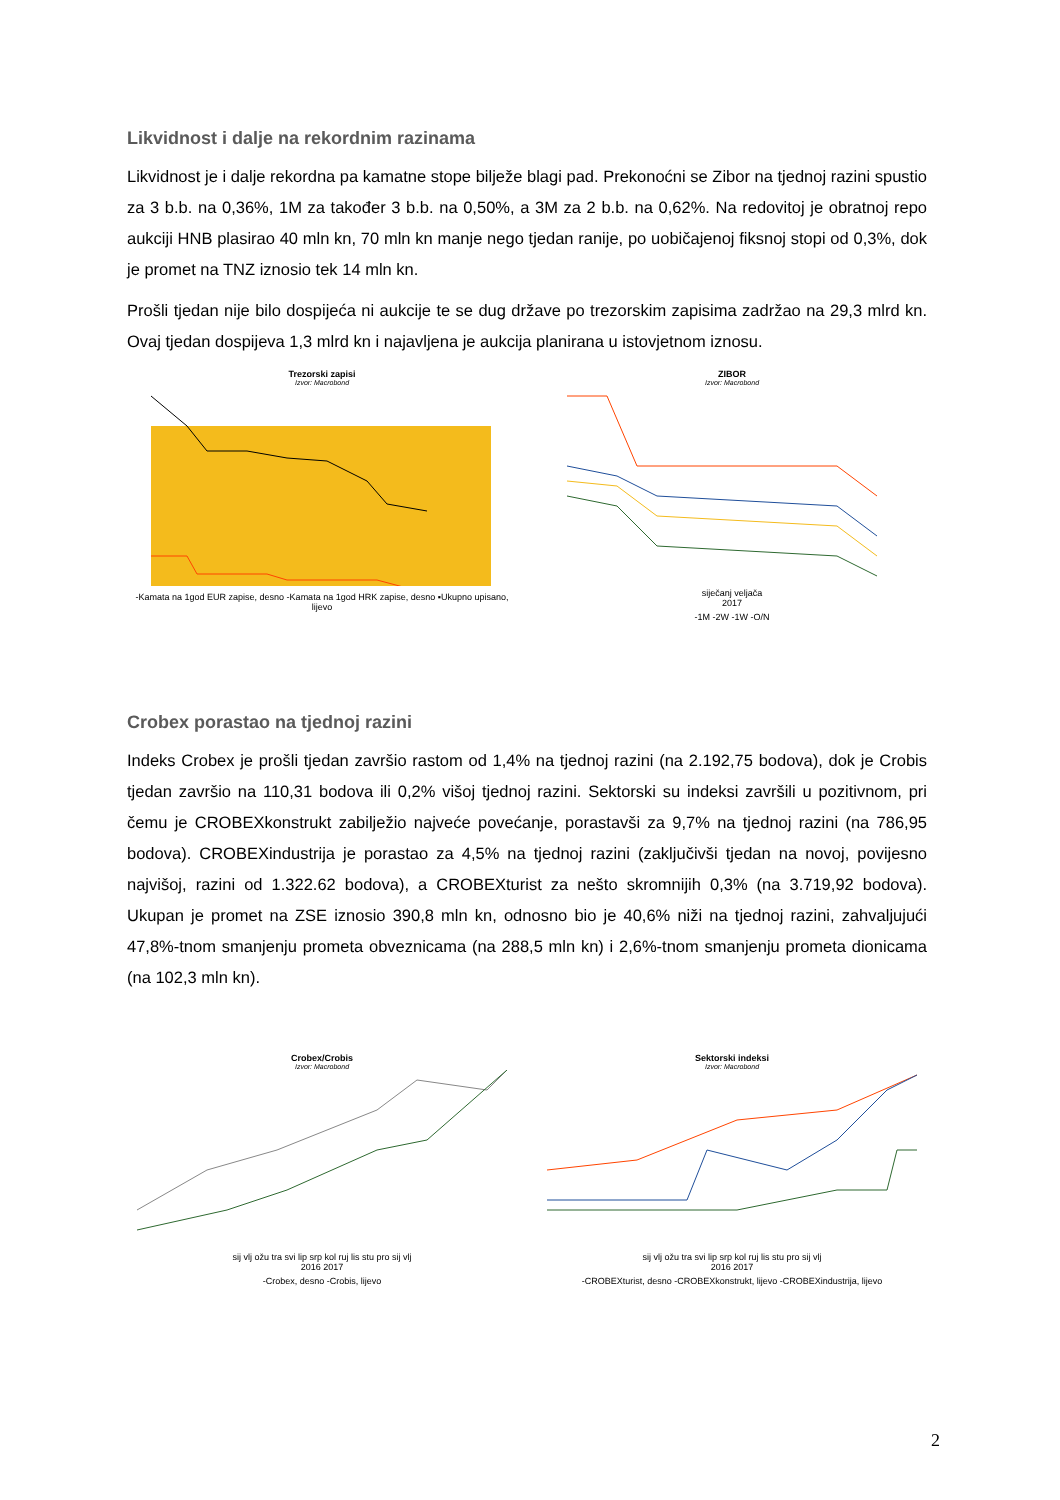Likvidnost i dalje na rekordnim razinama
Likvidnost je i dalje rekordna pa kamatne stope bilježe blagi pad. Prekonoćni se Zibor na tjednoj razini spustio za 3 b.b. na 0,36%, 1M za također 3 b.b. na 0,50%, a 3M za 2 b.b. na 0,62%. Na redovitoj je obratnoj repo aukciji HNB plasirao 40 mln kn, 70 mln kn manje nego tjedan ranije, po uobičajenoj fiksnoj stopi od 0,3%, dok je promet na TNZ iznosio tek 14 mln kn.
Prošli tjedan nije bilo dospijeća ni aukcije te se dug države po trezorskim zapisima zadržao na 29,3 mlrd kn. Ovaj tjedan dospijeva 1,3 mlrd kn i najavljena je aukcija planirana u istovjetnom iznosu.
Trezorski zapisi
Izvor: Macrobond
-Kamata na 1god EUR zapise, desno -Kamata na 1god HRK zapise, desno ▪Ukupno upisano, lijevo
ZIBOR
Izvor: Macrobond
siječanj veljača
2017
-1M -2W -1W -O/N
Crobex porastao na tjednoj razini
Indeks Crobex je prošli tjedan završio rastom od 1,4% na tjednoj razini (na 2.192,75 bodova), dok je Crobis tjedan završio na 110,31 bodova ili 0,2% višoj tjednoj razini. Sektorski su indeksi završili u pozitivnom, pri čemu je CROBEXkonstrukt zabilježio najveće povećanje, porastavši za 9,7% na tjednoj razini (na 786,95 bodova). CROBEXindustrija je porastao za 4,5% na tjednoj razini (zaključivši tjedan na novoj, povijesno najvišoj, razini od 1.322.62 bodova), a CROBEXturist za nešto skromnijih 0,3% (na 3.719,92 bodova). Ukupan je promet na ZSE iznosio 390,8 mln kn, odnosno bio je 40,6% niži na tjednoj razini, zahvaljujući 47,8%-tnom smanjenju prometa obveznicama (na 288,5 mln kn) i 2,6%-tnom smanjenju prometa dionicama (na 102,3 mln kn).
Crobex/Crobis
Izvor: Macrobond
sij vlj ožu tra svi lip srp kol ruj lis stu pro sij vlj
2016 2017
-Crobex, desno -Crobis, lijevo
Sektorski indeksi
Izvor: Macrobond
sij vlj ožu tra svi lip srp kol ruj lis stu pro sij vlj
2016 2017
-CROBEXturist, desno -CROBEXkonstrukt, lijevo -CROBEXindustrija, lijevo
2